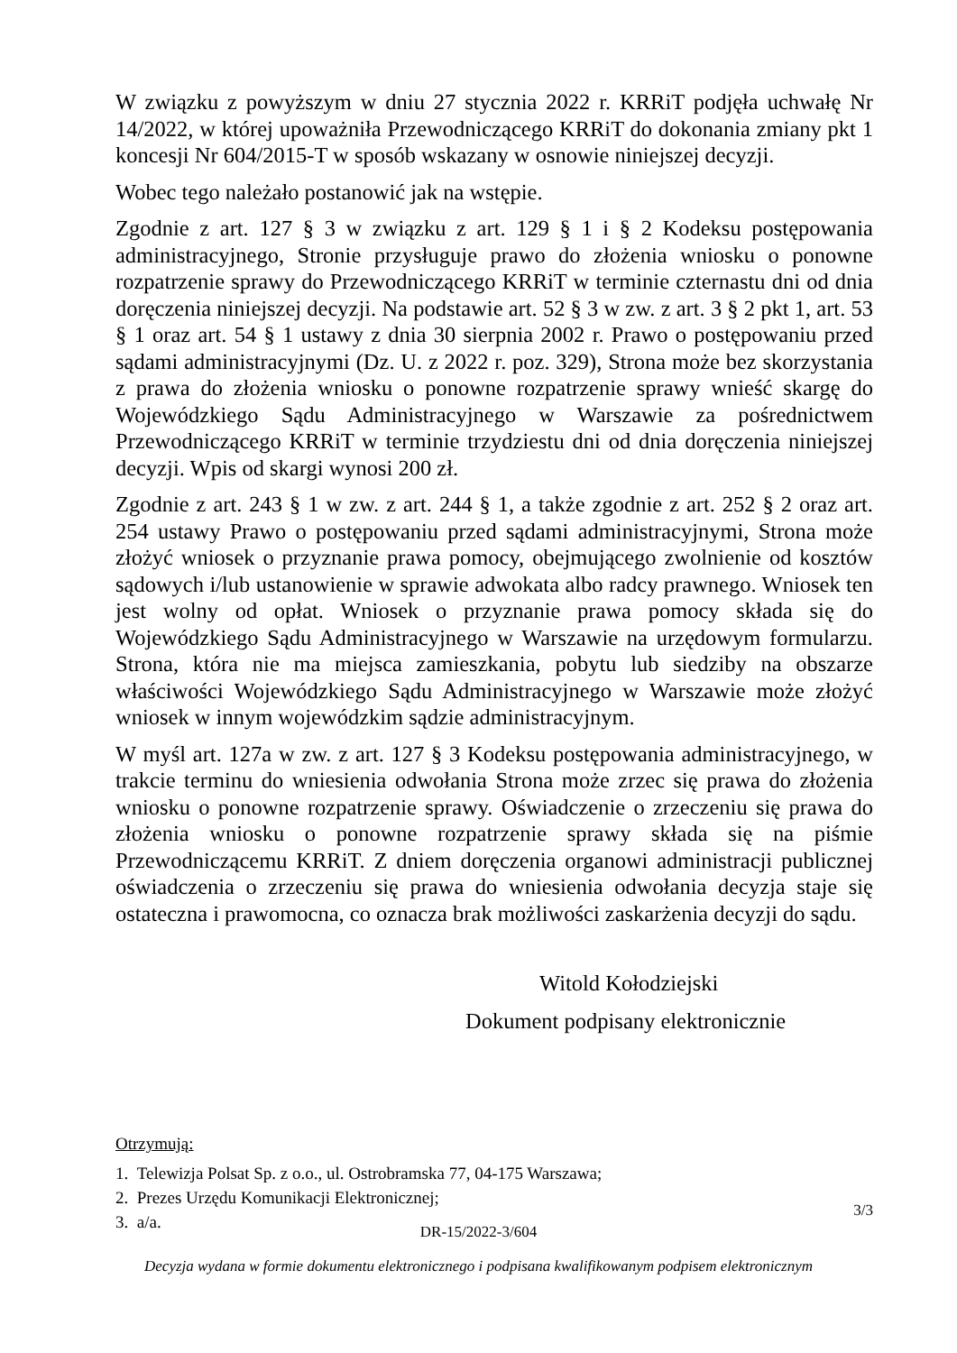W związku z powyższym w dniu 27 stycznia 2022 r. KRRiT podjęła uchwałę Nr 14/2022, w której upoważniła Przewodniczącego KRRiT do dokonania zmiany pkt 1 koncesji Nr 604/2015-T w sposób wskazany w osnowie niniejszej decyzji.
Wobec tego należało postanowić jak na wstępie.
Zgodnie z art. 127 § 3 w związku z art. 129 § 1 i § 2 Kodeksu postępowania administracyjnego, Stronie przysługuje prawo do złożenia wniosku o ponowne rozpatrzenie sprawy do Przewodniczącego KRRiT w terminie czternastu dni od dnia doręczenia niniejszej decyzji. Na podstawie art. 52 § 3 w zw. z art. 3 § 2 pkt 1, art. 53 § 1 oraz art. 54 § 1 ustawy z dnia 30 sierpnia 2002 r. Prawo o postępowaniu przed sądami administracyjnymi (Dz. U. z 2022 r. poz. 329), Strona może bez skorzystania z prawa do złożenia wniosku o ponowne rozpatrzenie sprawy wnieść skargę do Wojewódzkiego Sądu Administracyjnego w Warszawie za pośrednictwem Przewodniczącego KRRiT w terminie trzydziestu dni od dnia doręczenia niniejszej decyzji. Wpis od skargi wynosi 200 zł.
Zgodnie z art. 243 § 1 w zw. z art. 244 § 1, a także zgodnie z art. 252 § 2 oraz art. 254 ustawy Prawo o postępowaniu przed sądami administracyjnymi, Strona może złożyć wniosek o przyznanie prawa pomocy, obejmującego zwolnienie od kosztów sądowych i/lub ustanowienie w sprawie adwokata albo radcy prawnego. Wniosek ten jest wolny od opłat. Wniosek o przyznanie prawa pomocy składa się do Wojewódzkiego Sądu Administracyjnego w Warszawie na urzędowym formularzu. Strona, która nie ma miejsca zamieszkania, pobytu lub siedziby na obszarze właściwości Wojewódzkiego Sądu Administracyjnego w Warszawie może złożyć wniosek w innym wojewódzkim sądzie administracyjnym.
W myśl art. 127a w zw. z art. 127 § 3 Kodeksu postępowania administracyjnego, w trakcie terminu do wniesienia odwołania Strona może zrzec się prawa do złożenia wniosku o ponowne rozpatrzenie sprawy. Oświadczenie o zrzeczeniu się prawa do złożenia wniosku o ponowne rozpatrzenie sprawy składa się na piśmie Przewodniczącemu KRRiT. Z dniem doręczenia organowi administracji publicznej oświadczenia o zrzeczeniu się prawa do wniesienia odwołania decyzja staje się ostateczna i prawomocna, co oznacza brak możliwości zaskarżenia decyzji do sądu.
Witold Kołodziejski
Dokument podpisany elektronicznie
Otrzymują:
1. Telewizja Polsat Sp. z o.o., ul. Ostrobramska 77, 04-175 Warszawa;
2. Prezes Urzędu Komunikacji Elektronicznej;
3. a/a.
3/3
DR-15/2022-3/604
Decyzja wydana w formie dokumentu elektronicznego i podpisana kwalifikowanym podpisem elektronicznym